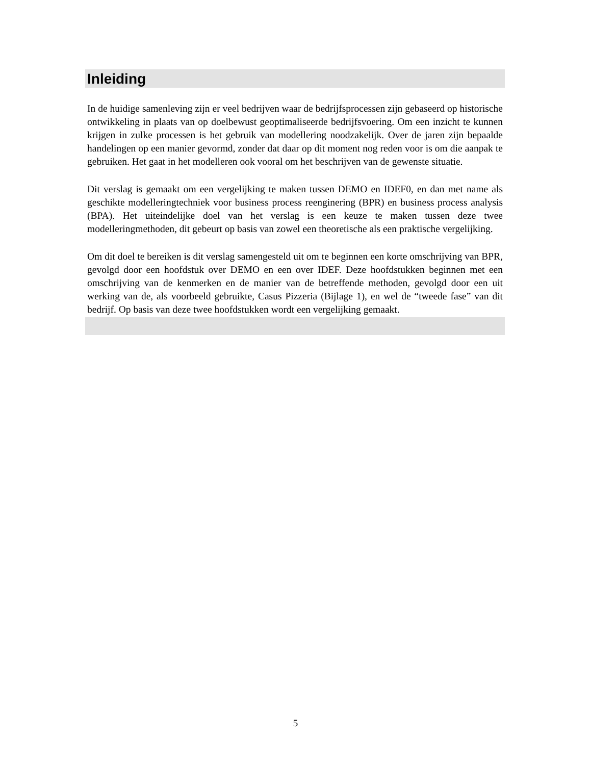Inleiding
In de huidige samenleving zijn er veel bedrijven waar de bedrijfsprocessen zijn gebaseerd op historische ontwikkeling in plaats van op doelbewust geoptimaliseerde bedrijfsvoering. Om een inzicht te kunnen krijgen in zulke processen is het gebruik van modellering noodzakelijk. Over de jaren zijn bepaalde handelingen op een manier gevormd, zonder dat daar op dit moment nog reden voor is om die aanpak te gebruiken. Het gaat in het modelleren ook vooral om het beschrijven van de gewenste situatie.
Dit verslag is gemaakt om een vergelijking te maken tussen DEMO en IDEF0, en dan met name als geschikte modelleringtechniek voor business process reenginering (BPR) en business process analysis (BPA). Het uiteindelijke doel van het verslag is een keuze te maken tussen deze twee modelleringmethoden, dit gebeurt op basis van zowel een theoretische als een praktische vergelijking.
Om dit doel te bereiken is dit verslag samengesteld uit om te beginnen een korte omschrijving van BPR, gevolgd door een hoofdstuk over DEMO en een over IDEF. Deze hoofdstukken beginnen met een omschrijving van de kenmerken en de manier van de betreffende methoden, gevolgd door een uit werking van de, als voorbeeld gebruikte, Casus Pizzeria (Bijlage 1), en wel de “tweede fase” van dit bedrijf. Op basis van deze twee hoofdstukken wordt een vergelijking gemaakt.
5